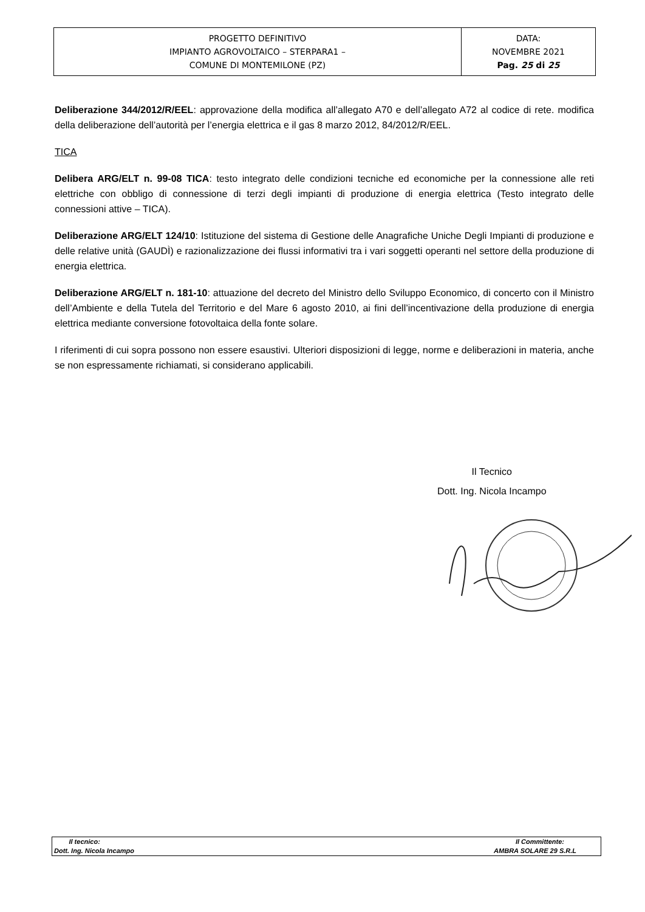| PROGETTO DEFINITIVO IMPIANTO AGROVOLTAICO – STERPARA1 – COMUNE DI MONTEMILONE (PZ) | DATA: NOVEMBRE 2021 Pag. 25 di 25 |
Deliberazione 344/2012/R/EEL: approvazione della modifica all’allegato A70 e dell’allegato A72 al codice di rete. modifica della deliberazione dell’autorità per l’energia elettrica e il gas 8 marzo 2012, 84/2012/R/EEL.
TICA
Delibera ARG/ELT n. 99-08 TICA: testo integrato delle condizioni tecniche ed economiche per la connessione alle reti elettriche con obbligo di connessione di terzi degli impianti di produzione di energia elettrica (Testo integrato delle connessioni attive – TICA).
Deliberazione ARG/ELT 124/10: Istituzione del sistema di Gestione delle Anagrafiche Uniche Degli Impianti di produzione e delle relative unità (GAUDÌ) e razionalizzazione dei flussi informativi tra i vari soggetti operanti nel settore della produzione di energia elettrica.
Deliberazione ARG/ELT n. 181-10: attuazione del decreto del Ministro dello Sviluppo Economico, di concerto con il Ministro dell’Ambiente e della Tutela del Territorio e del Mare 6 agosto 2010, ai fini dell’incentivazione della produzione di energia elettrica mediante conversione fotovoltaica della fonte solare.
I riferimenti di cui sopra possono non essere esaustivi. Ulteriori disposizioni di legge, norme e deliberazioni in materia, anche se non espressamente richiamati, si considerano applicabili.
Il Tecnico
Dott. Ing. Nicola Incampo
| Il tecnico: | Il Committente: |
| Dott. Ing. Nicola Incampo | AMBRA SOLARE 29 S.R.L |